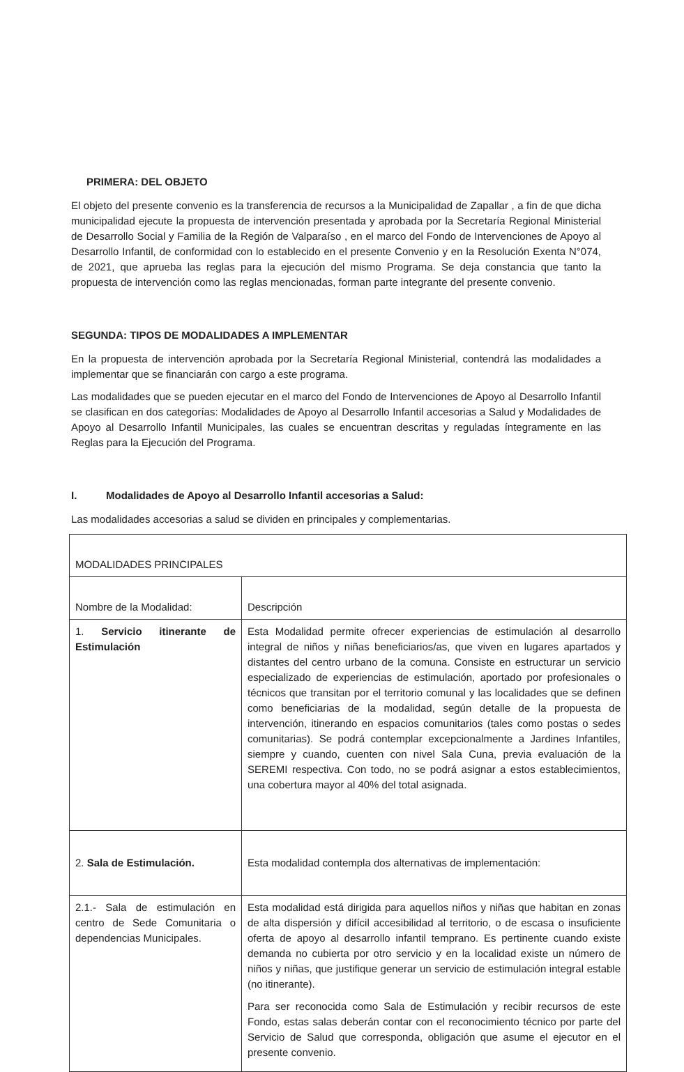PRIMERA: DEL OBJETO
El objeto del presente convenio es la transferencia de recursos a la Municipalidad de Zapallar , a fin de que dicha municipalidad ejecute la propuesta de intervención presentada y aprobada por la Secretaría Regional Ministerial de Desarrollo Social y Familia de la Región de Valparaíso , en el marco del Fondo de Intervenciones de Apoyo al Desarrollo Infantil, de conformidad con lo establecido en el presente Convenio y en la Resolución Exenta N°074, de 2021, que aprueba las reglas para la ejecución del mismo Programa. Se deja constancia que tanto la propuesta de intervención como las reglas mencionadas, forman parte integrante del presente convenio.
SEGUNDA: TIPOS DE MODALIDADES A IMPLEMENTAR
En la propuesta de intervención aprobada por la Secretaría Regional Ministerial, contendrá las modalidades a implementar que se financiarán con cargo a este programa.
Las modalidades que se pueden ejecutar en el marco del Fondo de Intervenciones de Apoyo al Desarrollo Infantil se clasifican en dos categorías: Modalidades de Apoyo al Desarrollo Infantil accesorias a Salud y Modalidades de Apoyo al Desarrollo Infantil Municipales, las cuales se encuentran descritas y reguladas íntegramente en las Reglas para la Ejecución del Programa.
I. Modalidades de Apoyo al Desarrollo Infantil accesorias a Salud:
Las modalidades accesorias a salud se dividen en principales y complementarias.
| MODALIDADES PRINCIPALES | |
| Nombre de la Modalidad: | Descripción |
| 1. Servicio itinerante de Estimulación | Esta Modalidad permite ofrecer experiencias de estimulación al desarrollo integral de niños y niñas beneficiarios/as, que viven en lugares apartados y distantes del centro urbano de la comuna. Consiste en estructurar un servicio especializado de experiencias de estimulación, aportado por profesionales o técnicos que transitan por el territorio comunal y las localidades que se definen como beneficiarias de la modalidad, según detalle de la propuesta de intervención, itinerando en espacios comunitarios (tales como postas o sedes comunitarias). Se podrá contemplar excepcionalmente a Jardines Infantiles, siempre y cuando, cuenten con nivel Sala Cuna, previa evaluación de la SEREMI respectiva. Con todo, no se podrá asignar a estos establecimientos, una cobertura mayor al 40% del total asignada. |
| 2. Sala de Estimulación. | Esta modalidad contempla dos alternativas de implementación: |
| 2.1.- Sala de estimulación en centro de Sede Comunitaria o dependencias Municipales. | Esta modalidad está dirigida para aquellos niños y niñas que habitan en zonas de alta dispersión y difícil accesibilidad al territorio, o de escasa o insuficiente oferta de apoyo al desarrollo infantil temprano. Es pertinente cuando existe demanda no cubierta por otro servicio y en la localidad existe un número de niños y niñas, que justifique generar un servicio de estimulación integral estable (no itinerante). Para ser reconocida como Sala de Estimulación y recibir recursos de este Fondo, estas salas deberán contar con el reconocimiento técnico por parte del Servicio de Salud que corresponda, obligación que asume el ejecutor en el presente convenio. |